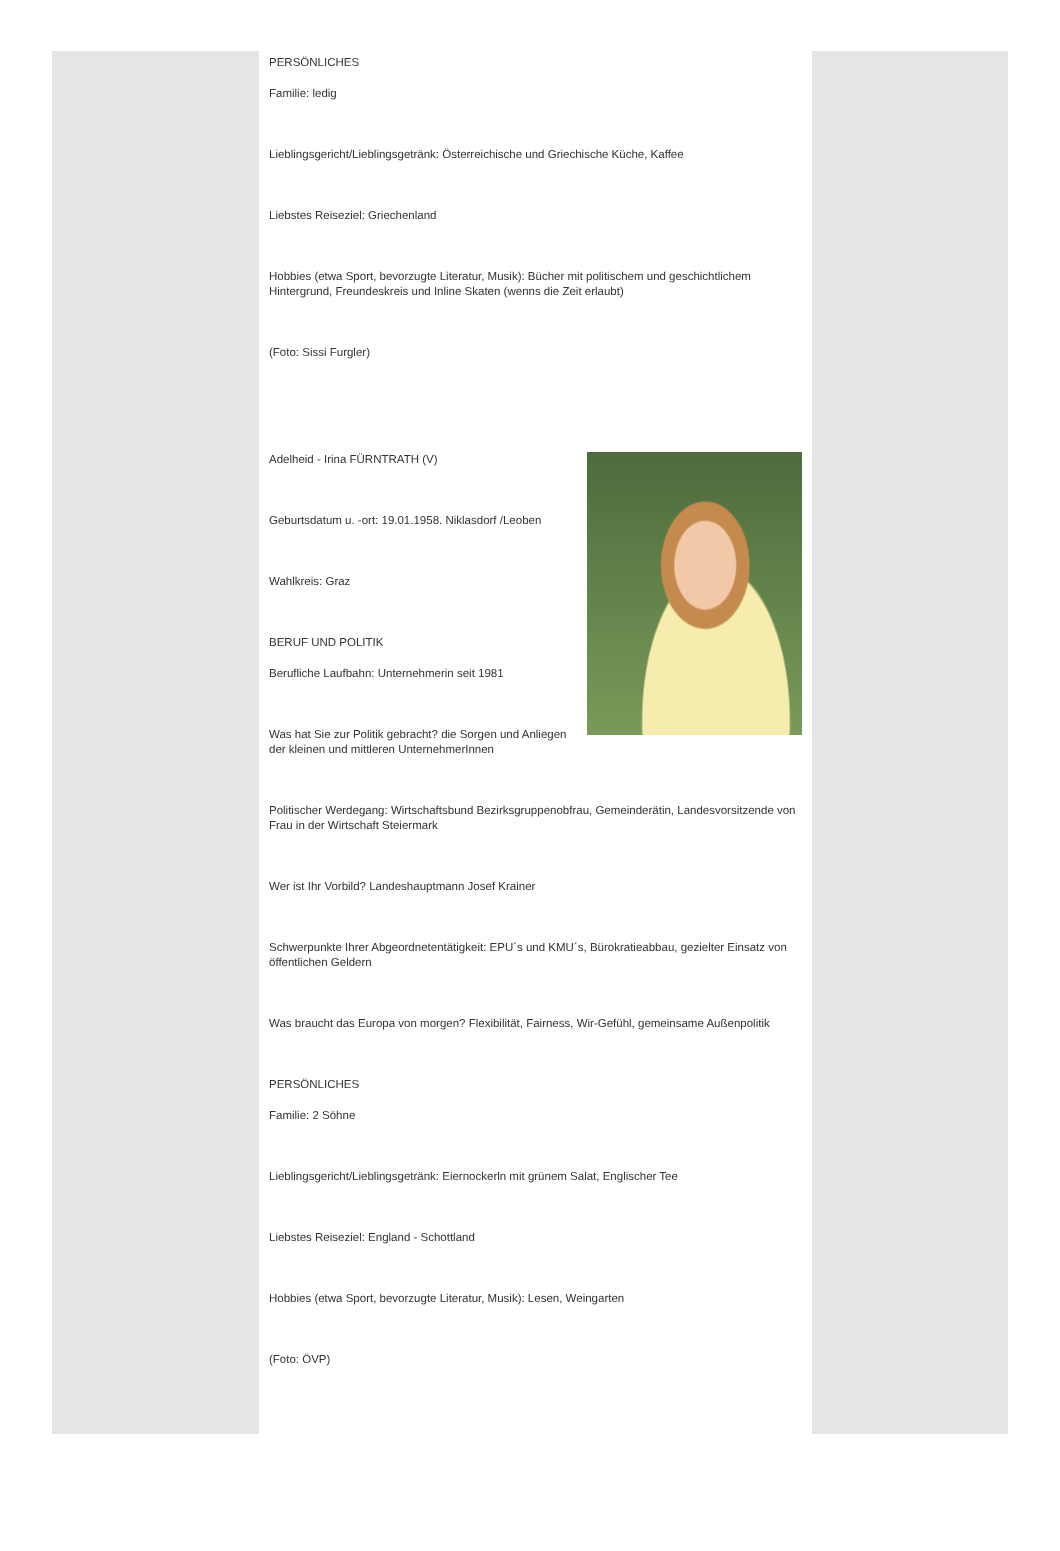PERSÖNLICHES
Familie: ledig
Lieblingsgericht/Lieblingsgetränk: Österreichische und Griechische Küche, Kaffee
Liebstes Reiseziel: Griechenland
Hobbies (etwa Sport, bevorzugte Literatur, Musik): Bücher mit politischem und geschichtlichem Hintergrund, Freundeskreis und Inline Skaten (wenns die Zeit erlaubt)
(Foto: Sissi Furgler)
Adelheid - Irina FÜRNTRATH (V)
Geburtsdatum u. -ort: 19.01.1958. Niklasdorf /Leoben
Wahlkreis: Graz
BERUF UND POLITIK
Berufliche Laufbahn: Unternehmerin seit 1981
Was hat Sie zur Politik gebracht? die Sorgen und Anliegen der kleinen und mittleren UnternehmerInnen
Politischer Werdegang: Wirtschaftsbund Bezirksgruppenobfrau, Gemeinderätin, Landesvorsitzende von Frau in der Wirtschaft Steiermark
Wer ist Ihr Vorbild? Landeshauptmann Josef Krainer
Schwerpunkte Ihrer Abgeordnetentätigkeit: EPU´s und KMU´s, Bürokratieabbau, gezielter Einsatz von öffentlichen Geldern
Was braucht das Europa von morgen? Flexibilität, Fairness, Wir-Gefühl, gemeinsame Außenpolitik
PERSÖNLICHES
Familie: 2 Söhne
Lieblingsgericht/Lieblingsgetränk: Eiernockerln mit grünem Salat, Englischer Tee
Liebstes Reiseziel: England - Schottland
Hobbies (etwa Sport, bevorzugte Literatur, Musik): Lesen, Weingarten
(Foto: ÖVP)